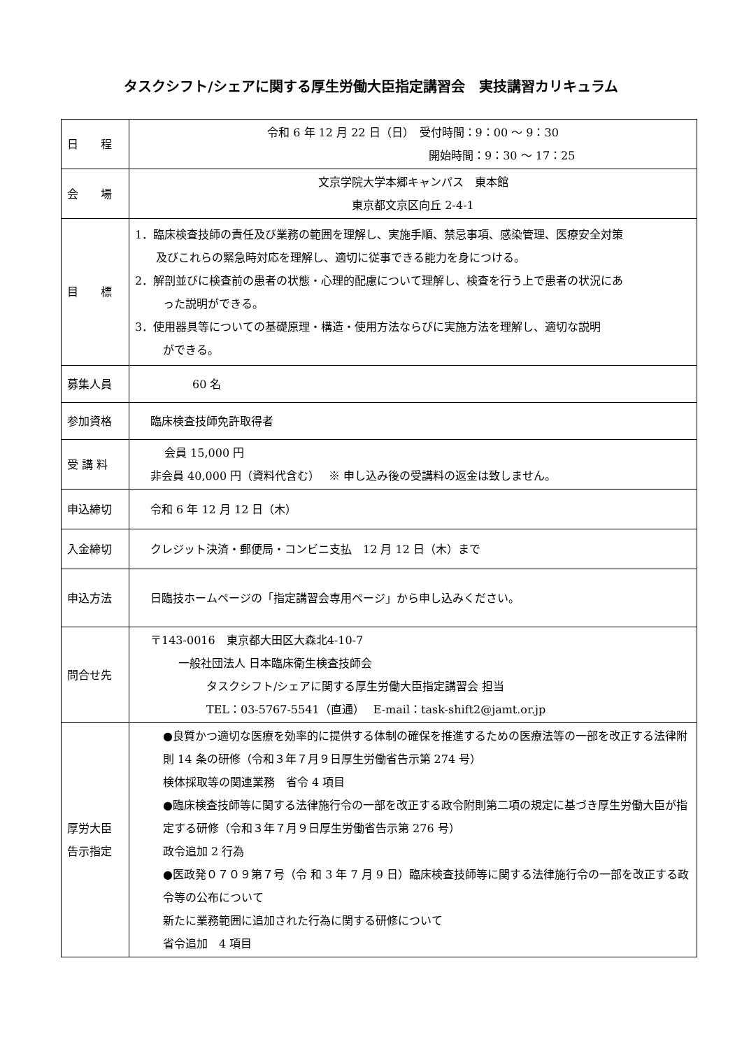タスクシフト/シェアに関する厚生労働大臣指定講習会　実技講習カリキュラム
| 日 程 | 令和 6 年 12 月 22 日（日） 受付時間：9：00 ～ 9：30 開始時間：9：30 ～ 17：25 |
| 会 場 | 文京学院大学本郷キャンパス 東本館 東京都文京区向丘 2-4-1 |
| 目 標 | 1．臨床検査技師の責任及び業務の範囲を理解し、実施手順、禁忌事項、感染管理、医療安全対策 及びこれらの緊急時対応を理解し、適切に従事できる能力を身につける。 2．解剖並びに検査前の患者の状態・心理的配慮について理解し、検査を行う上で患者の状況にあ った説明ができる。 3．使用器具等についての基礎原理・構造・使用方法ならびに実施方法を理解し、適切な説明 ができる。 |
| 募集人員 | 60 名 |
| 参加資格 | 臨床検査技師免許取得者 |
| 受 講 料 | 会員 15,000 円 非会員 40,000 円（資料代含む） ※ 申し込み後の受講料の返金は致しません。 |
| 申込締切 | 令和 6 年 12 月 12 日（木） |
| 入金締切 | クレジット決済・郵便局・コンビニ支払 12 月 12 日（木）まで |
| 申込方法 | 日臨技ホームページの「指定講習会専用ページ」から申し込みください。 |
| 問合せ先 | 〒143-0016 東京都大田区大森北4-10-7 一般社団法人 日本臨床衛生検査技師会 タスクシフト/シェアに関する厚生労働大臣指定講習会 担当 TEL：03-5767-5541（直通） E-mail：task-shift2@jamt.or.jp |
| 厚労大臣 告示指定 | ●良質かつ適切な医療を効率的に提供する体制の確保を推進するための医療法等の一部を改正する法律附則 14 条の研修（令和３年７月９日厚生労働省告示第 274 号） 検体採取等の関連業務 省令 4 項目 ●臨床検査技師等に関する法律施行令の一部を改正する政令附則第二項の規定に基づき厚生労働大臣が指定する研修（令和３年７月９日厚生労働省告示第 276 号） 政令追加 2 行為 ●医政発０７０９第７号（令 和 3 年 7 月 9 日）臨床検査技師等に関する法律施行令の一部を改正する政令等の公布について 新たに業務範囲に追加された行為に関する研修について 省令追加 4 項目 |